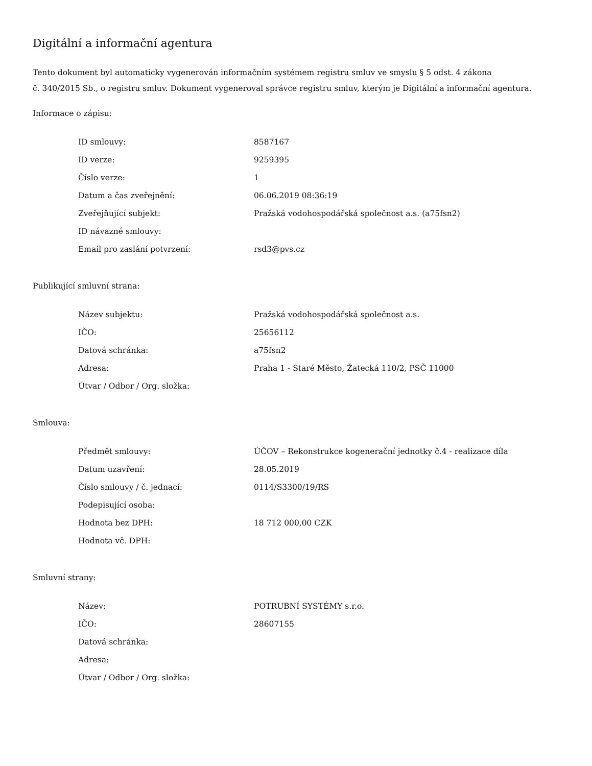Digitální a informační agentura
Tento dokument byl automaticky vygenerován informačním systémem registru smluv ve smyslu § 5 odst. 4 zákona
č. 340/2015 Sb., o registru smluv. Dokument vygeneroval správce registru smluv, kterým je Digitální a informační agentura.
Informace o zápisu:
| ID smlouvy: | 8587167 |
| ID verze: | 9259395 |
| Číslo verze: | 1 |
| Datum a čas zveřejnění: | 06.06.2019 08:36:19 |
| Zveřejňující subjekt: | Pražská vodohospodářská společnost a.s. (a75fsn2) |
| ID návazné smlouvy: | |
| Email pro zaslání potvrzení: | rsd3@pvs.cz |
Publikující smluvní strana:
| Název subjektu: | Pražská vodohospodářská společnost a.s. |
| IČO: | 25656112 |
| Datová schránka: | a75fsn2 |
| Adresa: | Praha 1 - Staré Město, Žatecká 110/2, PSČ 11000 |
| Útvar / Odbor / Org. složka: | |
Smlouva:
| Předmět smlouvy: | ÚČOV – Rekonstrukce kogenerační jednotky č.4 - realizace díla |
| Datum uzavření: | 28.05.2019 |
| Číslo smlouvy / č. jednací: | 0114/S3300/19/RS |
| Podepisující osoba: | |
| Hodnota bez DPH: | 18 712 000,00 CZK |
| Hodnota vč. DPH: | |
Smluvní strany:
| Název: | POTRUBNÍ SYSTÉMY s.r.o. |
| IČO: | 28607155 |
| Datová schránka: | |
| Adresa: | |
| Útvar / Odbor / Org. složka: | |